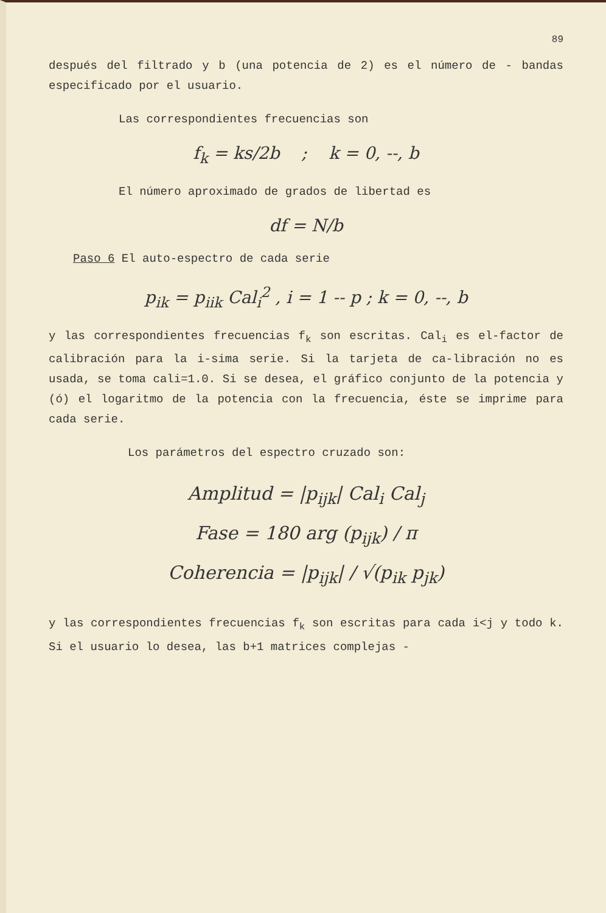89
después del filtrado y b (una potencia de 2) es el número de - bandas especificado por el usuario.
Las correspondientes frecuencias son
f<sub>k</sub> = ks/2b ; k = 0, --, b
El número aproximado de grados de libertad es
df = N/b
Paso 6 El auto-espectro de cada serie
p<sub>ik</sub> = p<sub>iik</sub> Cal<sub>i</sub><sup>2</sup> , i = 1 -- p ; k = 0, --, b
y las correspondientes frecuencias f<sub>k</sub> son escritas. Cal<sub>i</sub> es el-factor de calibración para la i-sima serie. Si la tarjeta de ca-libración no es usada, se toma cali=1.0. Si se desea, el gráfico conjunto de la potencia y (ó) el logaritmo de la potencia con la frecuencia, éste se imprime para cada serie.
Los parámetros del espectro cruzado son:
Amplitud = |p<sub>ijk</sub>| Cal<sub>i</sub> Cal<sub>j</sub>
Fase = 180 arg (p<sub>ijk</sub>) / π
Coherencia = |p<sub>ijk</sub>| / √(p<sub>ik</sub> p<sub>jk</sub>)
y las correspondientes frecuencias f<sub>k</sub> son escritas para cada i<j y todo k. Si el usuario lo desea, las b+1 matrices complejas -